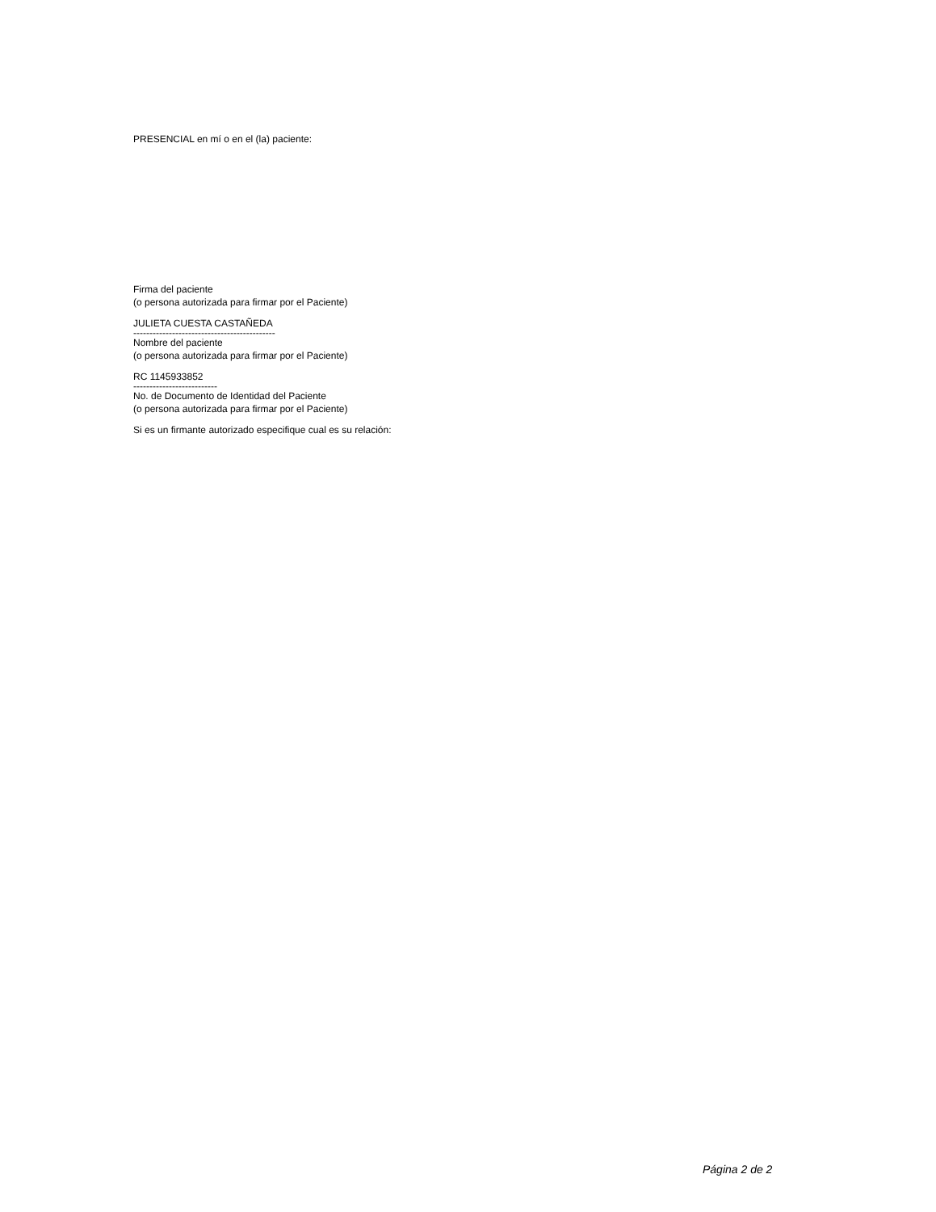PRESENCIAL en mí o en el (la) paciente:
Firma del paciente
(o persona autorizada para firmar por el Paciente)
JULIETA CUESTA CASTAÑEDA
--------------------------------------------
Nombre del paciente
(o persona autorizada para firmar por el Paciente)
RC 1145933852
--------------------------
No. de Documento de Identidad del Paciente
(o persona autorizada para firmar por el Paciente)
Si es un firmante autorizado especifique cual es su relación:
Página 2 de 2